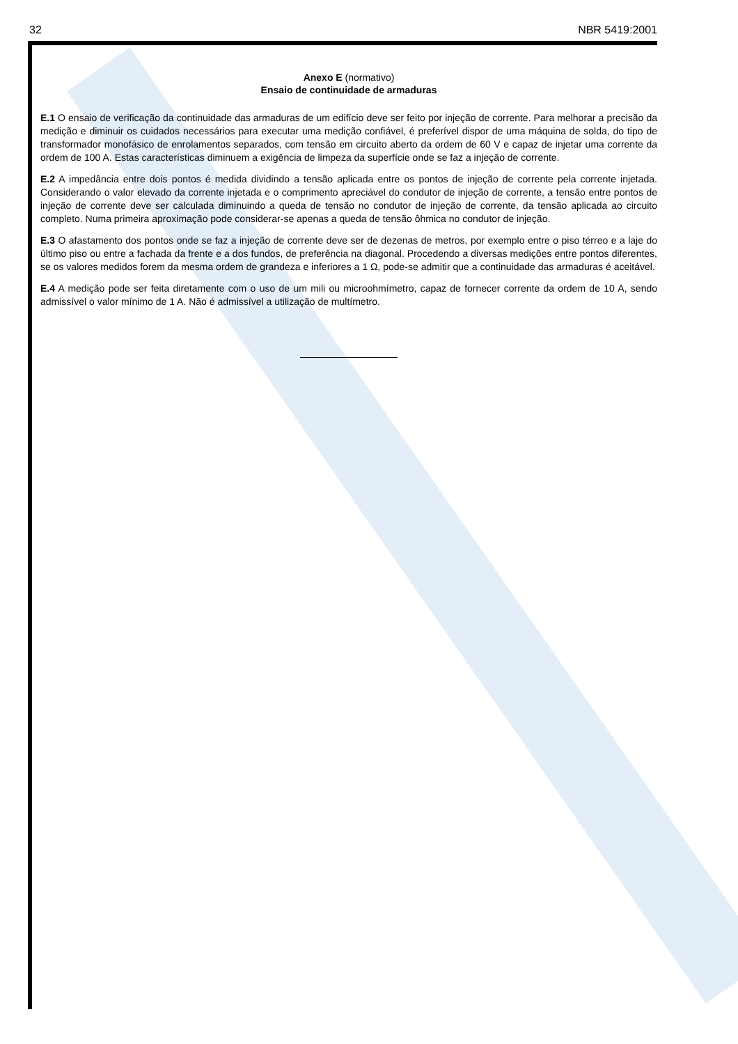32 NBR 5419:2001
Anexo E (normativo)
Ensaio de continuidade de armaduras
E.1 O ensaio de verificação da continuidade das armaduras de um edifício deve ser feito por injeção de corrente. Para melhorar a precisão da medição e diminuir os cuidados necessários para executar uma medição confiável, é preferível dispor de uma máquina de solda, do tipo de transformador monofásico de enrolamentos separados, com tensão em circuito aberto da ordem de 60 V e capaz de injetar uma corrente da ordem de 100 A. Estas características diminuem a exigência de limpeza da superfície onde se faz a injeção de corrente.
E.2 A impedância entre dois pontos é medida dividindo a tensão aplicada entre os pontos de injeção de corrente pela corrente injetada. Considerando o valor elevado da corrente injetada e o comprimento apreciável do condutor de injeção de corrente, a tensão entre pontos de injeção de corrente deve ser calculada diminuindo a queda de tensão no condutor de injeção de corrente, da tensão aplicada ao circuito completo. Numa primeira aproximação pode considerar-se apenas a queda de tensão ôhmica no condutor de injeção.
E.3 O afastamento dos pontos onde se faz a injeção de corrente deve ser de dezenas de metros, por exemplo entre o piso térreo e a laje do último piso ou entre a fachada da frente e a dos fundos, de preferência na diagonal. Procedendo a diversas medições entre pontos diferentes, se os valores medidos forem da mesma ordem de grandeza e inferiores a 1 Ω, pode-se admitir que a continuidade das armaduras é aceitável.
E.4 A medição pode ser feita diretamente com o uso de um mili ou microohmímetro, capaz de fornecer corrente da ordem de 10 A, sendo admissível o valor mínimo de 1 A. Não é admissível a utilização de multímetro.